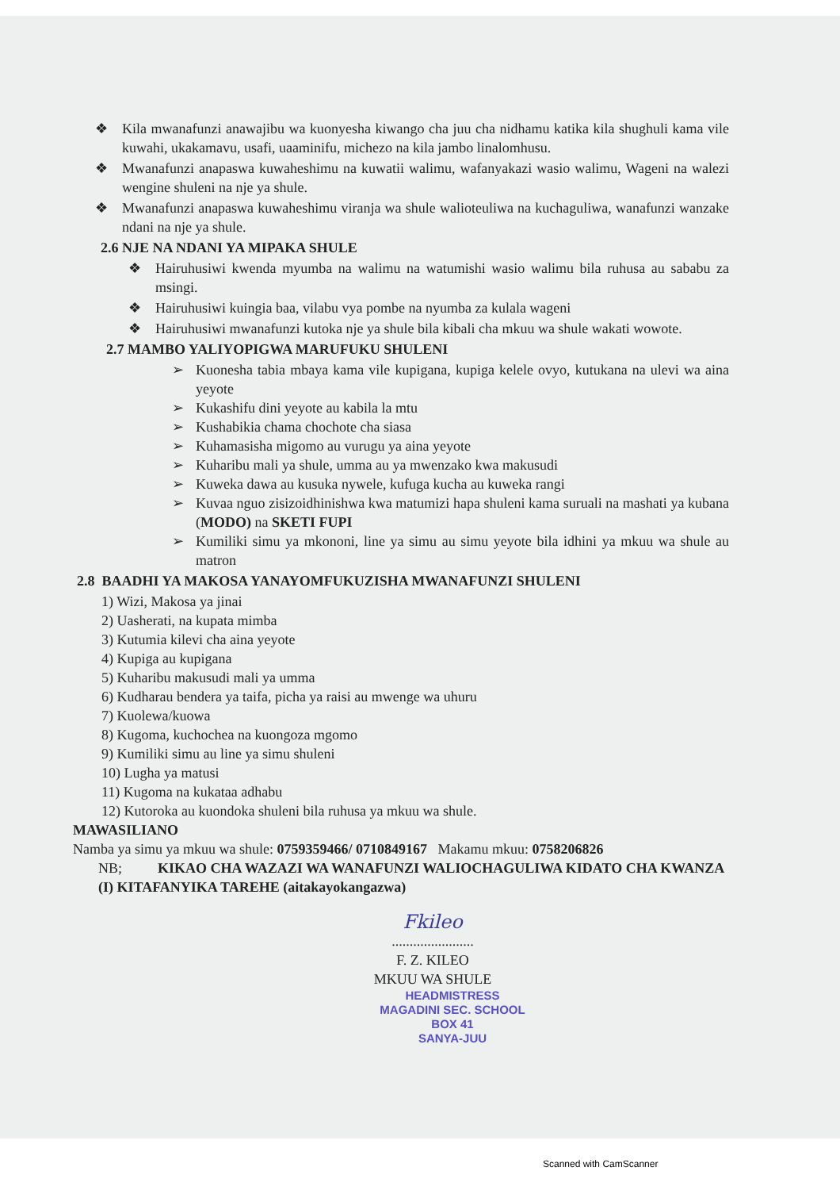❖ Kila mwanafunzi anawajibu wa kuonyesha kiwango cha juu cha nidhamu katika kila shughuli kama vile kuwahi, ukakamavu, usafi, uaaminifu, michezo na kila jambo linalomhusu.
❖ Mwanafunzi anapaswa kuwaheshimu na kuwatii walimu, wafanyakazi wasio walimu, Wageni na walezi wengine shuleni na nje ya shule.
❖ Mwanafunzi anapaswa kuwaheshimu viranja wa shule walioteuliwa na kuchaguliwa, wanafunzi wanzake ndani na nje ya shule.
2.6 NJE NA NDANI YA MIPAKA SHULE
❖ Hairuhusiwi kwenda myumba na walimu na watumishi wasio walimu bila ruhusa au sababu za msingi.
❖ Hairuhusiwi kuingia baa, vilabu vya pombe na nyumba za kulala wageni
❖ Hairuhusiwi mwanafunzi kutoka nje ya shule bila kibali cha mkuu wa shule wakati wowote.
2.7 MAMBO YALIYOPIGWA MARUFUKU SHULENI
➢ Kuonesha tabia mbaya kama vile kupigana, kupiga kelele ovyo, kutukana na ulevi wa aina yeyote
➢ Kukashifu dini yeyote au kabila la mtu
➢ Kushabikia chama chochote cha siasa
➢ Kuhamasisha migomo au vurugu ya aina yeyote
➢ Kuharibu mali ya shule, umma au ya mwenzako kwa makusudi
➢ Kuweka dawa au kusuka nywele, kufuga kucha au kuweka rangi
➢ Kuvaa nguo zisizoidhinishwa kwa matumizi hapa shuleni kama suruali na mashati ya kubana (MODO) na SKETI FUPI
➢ Kumiliki simu ya mkononi, line ya simu au simu yeyote bila idhini ya mkuu wa shule au matron
2.8 BAADHI YA MAKOSA YANAYOMFUKUZISHA MWANAFUNZI SHULENI
1) Wizi, Makosa ya jinai
2) Uasherati, na kupata mimba
3) Kutumia kilevi cha aina yeyote
4) Kupiga au kupigana
5) Kuharibu makusudi mali ya umma
6) Kudharau bendera ya taifa, picha ya raisi au mwenge wa uhuru
7) Kuolewa/kuowa
8) Kugoma, kuchochea na kuongoza mgomo
9) Kumiliki simu au line ya simu shuleni
10) Lugha ya matusi
11) Kugoma na kukataa adhabu
12) Kutoroka au kuondoka shuleni bila ruhusa ya mkuu wa shule.
MAWASILIANO
Namba ya simu ya mkuu wa shule: 0759359466/ 0710849167 Makamu mkuu: 0758206826
NB; KIKAO CHA WAZAZI WA WANAFUNZI WALIOCHAGULIWA KIDATO CHA KWANZA (I) KITAFANYIKA TAREHE (aitakayokangazwa)
Fkileo
.......................
F. Z. KILEO
MKUU WA SHULE
HEADMISTRESS
MAGADINI SEC. SCHOOL
BOX 41
SANYA-JUU
Scanned with CamScanner